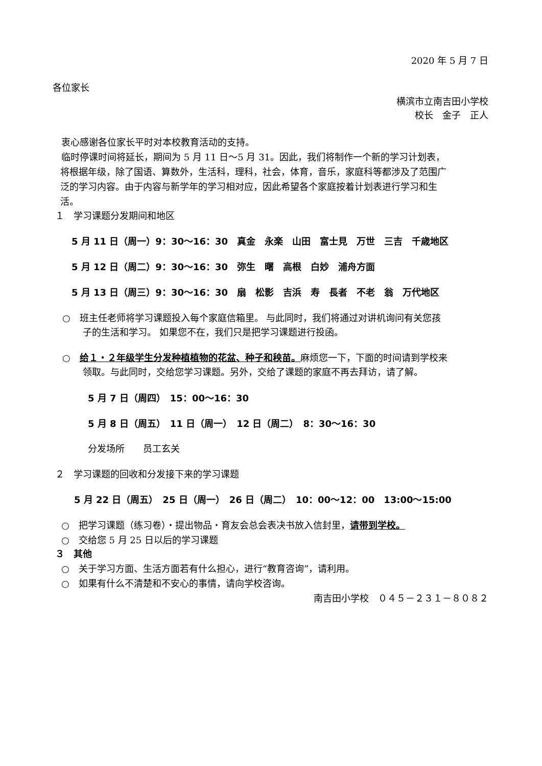2020 年 5 月 7 日
各位家长
横滨市立南吉田小学校
校长　金子　正人
衷心感谢各位家长平时对本校教育活动的支持。
临时停课时间将延长，期间为 5 月 11 日～5 月 31。因此，我们将制作一个新的学习计划表，
将根据年级，除了国语、算数外，生活科，理科，社会，体育，音乐，家庭科等都涉及了范围广
泛的学习内容。由于内容与新学年的学习相对应，因此希望各个家庭按着计划表进行学习和生
活。
１　学习课题分发期间和地区
5 月 11 日（周一）9：30～16：30　真金　永楽　山田　富士見　万世　三吉　千歳地区
5 月 12 日（周二）9：30～16：30　弥生　曙　高根　白妙　浦舟方面
5 月 13 日（周三）9：30～16：30　扇　松影　吉浜　寿　長者　不老　翁　万代地区
○　班主任老师将学习课题投入每个家庭信箱里。 与此同时，我们将通过对讲机询问有关您孩
子的生活和学习。 如果您不在，我们只是把学习课题进行投函。
○　给１・２年级学生分发种植植物的花盆、种子和秧苗。麻烦您一下，下面的时间请到学校来
领取。与此同时，交给您学习课题。另外，交给了课题的家庭不再去拜访，请了解。
5 月 7 日（周四）　15：00～16：30
5 月 8 日（周五）　11 日（周一）　12 日（周二）　8：30～16：30
分发场所　　员工玄关
２　学习课题的回收和分发接下来的学习课题
5 月 22 日（周五）　25 日（周一）　26 日（周二）　10：00～12：00　13:00～15:00
○　把学习课题（练习卷）・提出物品・育友会总会表决书放入信封里，请带到学校。
○　交给您 5 月 25 日以后的学习课题
３　其他
○　关于学习方面、生活方面若有什么担心，进行“教育咨询”，请利用。
○　如果有什么不清楚和不安心的事情，请向学校咨询。
南吉田小学校　０４５－２３１－８０８２